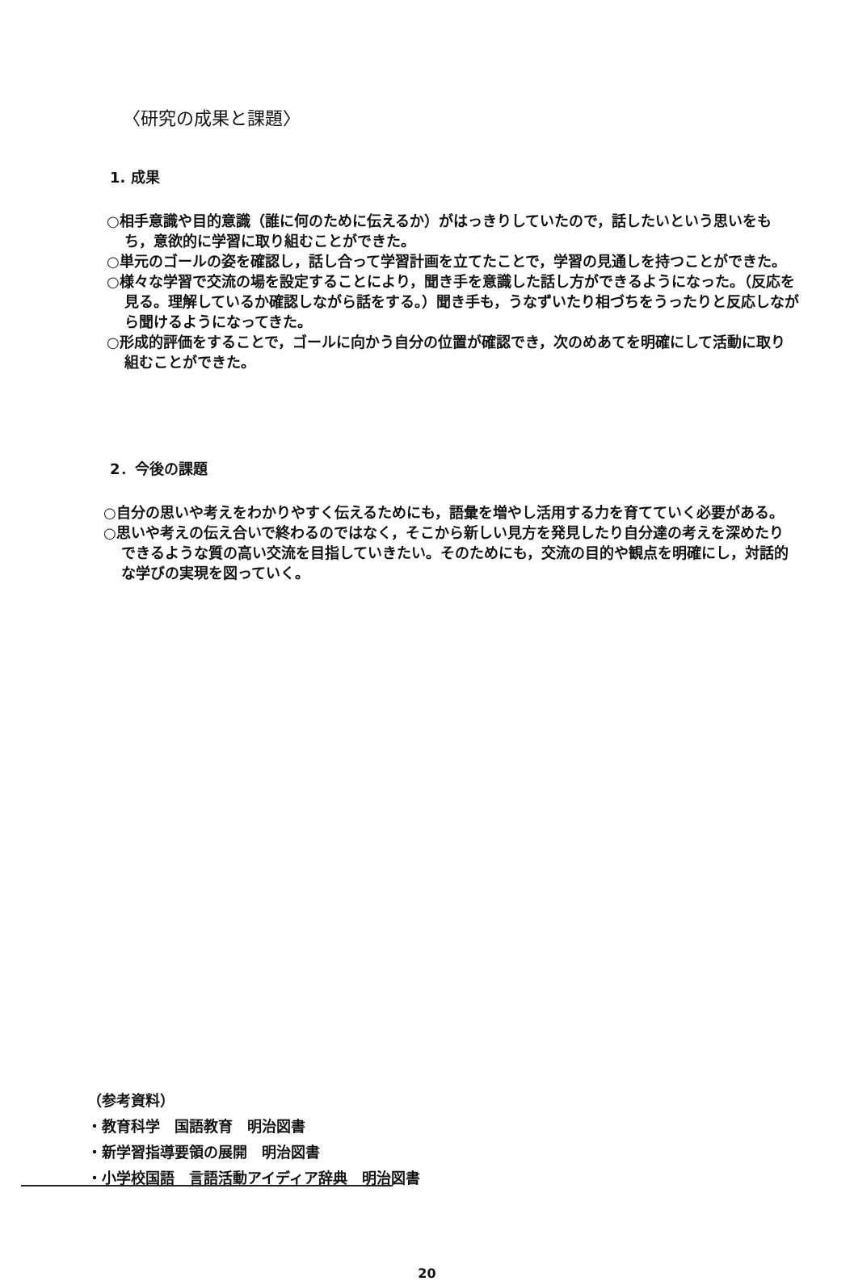〈研究の成果と課題〉
1. 成果
○相手意識や目的意識（誰に何のために伝えるか）がはっきりしていたので，話したいという思いをもち，意欲的に学習に取り組むことができた。
○単元のゴールの姿を確認し，話し合って学習計画を立てたことで，学習の見通しを持つことができた。
○様々な学習で交流の場を設定することにより，聞き手を意識した話し方ができるようになった。（反応を見る。理解しているか確認しながら話をする。）聞き手も，うなずいたり相づちをうったりと反応しながら聞けるようになってきた。
○形成的評価をすることで，ゴールに向かう自分の位置が確認でき，次のめあてを明確にして活動に取り組むことができた。
2．今後の課題
○自分の思いや考えをわかりやすく伝えるためにも，語彙を増やし活用する力を育てていく必要がある。
○思いや考えの伝え合いで終わるのではなく，そこから新しい見方を発見したり自分達の考えを深めたりできるような質の高い交流を目指していきたい。そのためにも，交流の目的や観点を明確にし，対話的な学びの実現を図っていく。
（参考資料）
・教育科学　国語教育　明治図書
・新学習指導要領の展開　明治図書
・小学校国語　言語活動アイディア辞典　明治図書
20